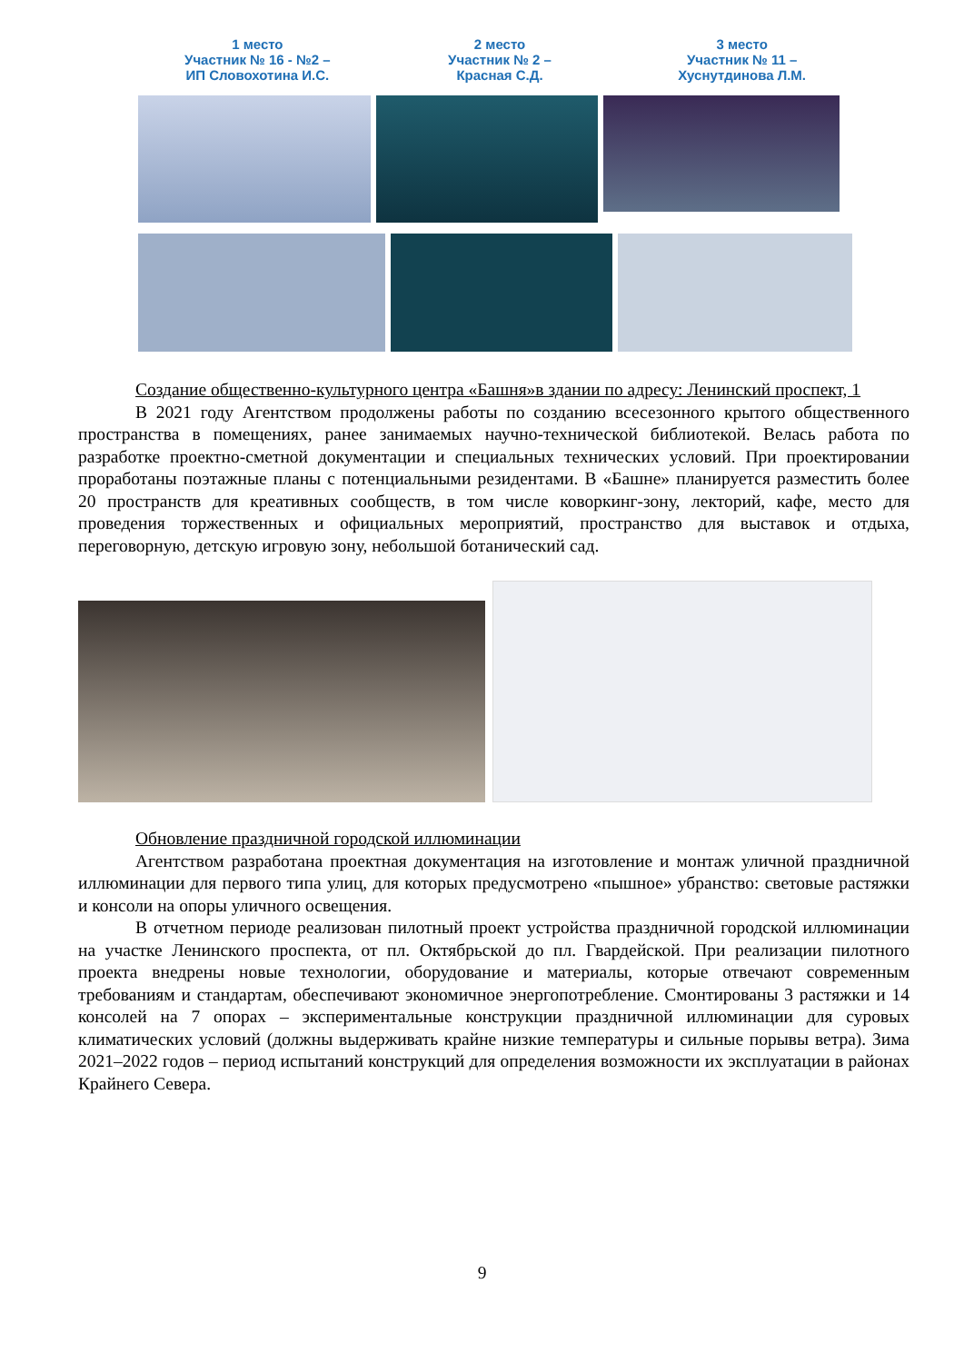1 место
Участник № 16 - №2 –
ИП Словохотина И.С.
2 место
Участник № 2 –
Красная С.Д.
3 место
Участник № 11 –
Хуснутдинова Л.М.
Создание общественно-культурного центра «Башня»в здании по адресу: Ленинский проспект, 1
В 2021 году Агентством продолжены работы по созданию всесезонного крытого общественного пространства в помещениях, ранее занимаемых научно-технической библиотекой. Велась работа по разработке проектно-сметной документации и специальных технических условий. При проектировании проработаны поэтажные планы с потенциальными резидентами. В «Башне» планируется разместить более 20 пространств для креативных сообществ, в том числе коворкинг-зону, лекторий, кафе, место для проведения торжественных и официальных мероприятий, пространство для выставок и отдыха, переговорную, детскую игровую зону, небольшой ботанический сад.
Обновление праздничной городской иллюминации
Агентством разработана проектная документация на изготовление и монтаж уличной праздничной иллюминации для первого типа улиц, для которых предусмотрено «пышное» убранство: световые растяжки и консоли на опоры уличного освещения.
В отчетном периоде реализован пилотный проект устройства праздничной городской иллюминации на участке Ленинского проспекта, от пл. Октябрьской до пл. Гвардейской. При реализации пилотного проекта внедрены новые технологии, оборудование и материалы, которые отвечают современным требованиям и стандартам, обеспечивают экономичное энергопотребление. Смонтированы 3 растяжки и 14 консолей на 7 опорах – экспериментальные конструкции праздничной иллюминации для суровых климатических условий (должны выдерживать крайне низкие температуры и сильные порывы ветра). Зима 2021–2022 годов – период испытаний конструкций для определения возможности их эксплуатации в районах Крайнего Севера.
9